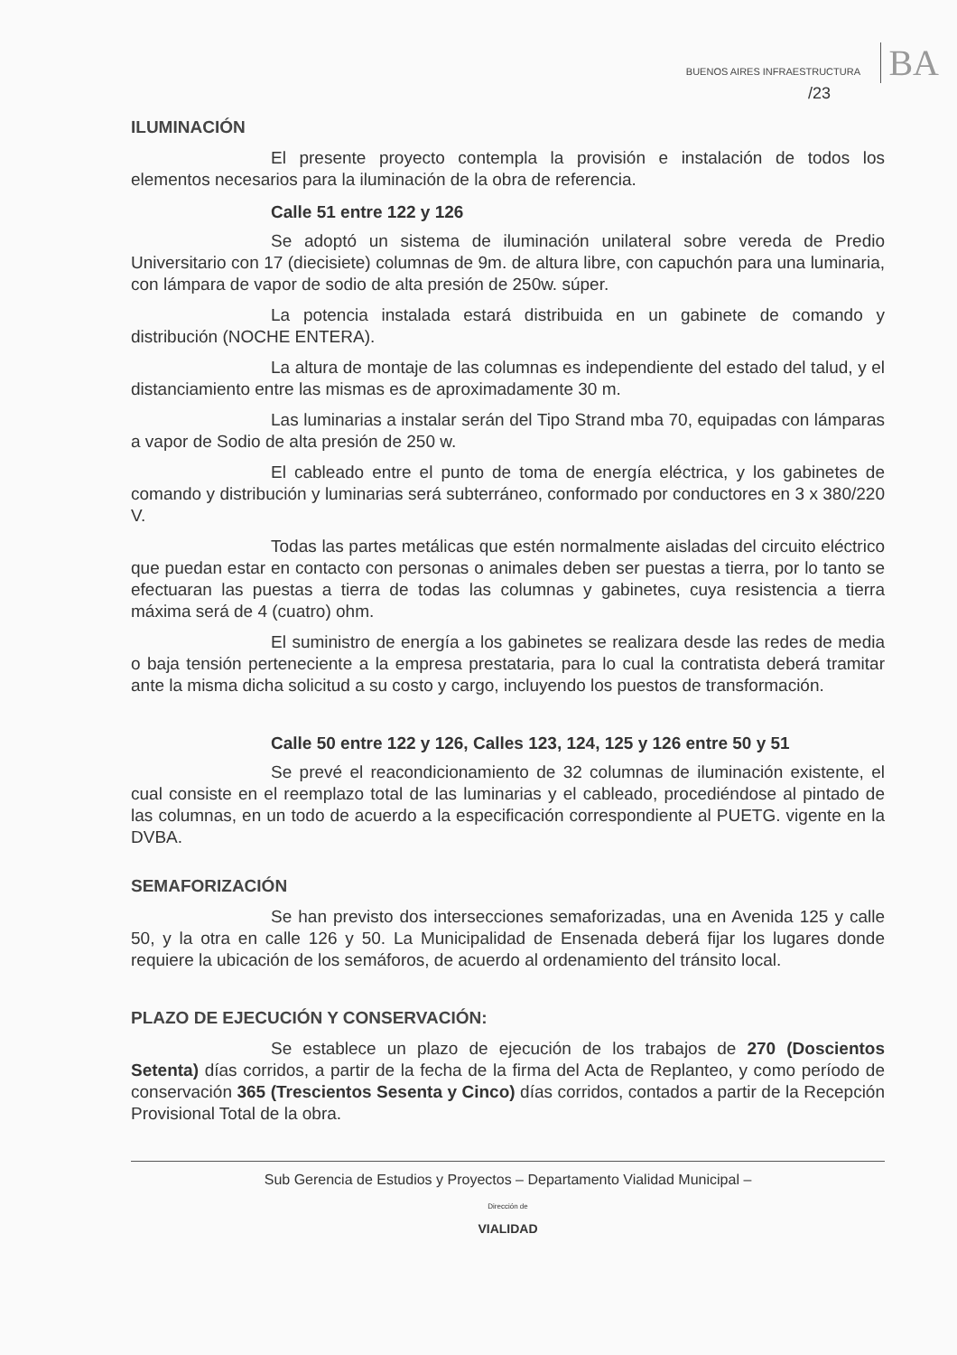BUENOS AIRES INFRAESTRUCTURA BA
/23
ILUMINACIÓN
El presente proyecto contempla la provisión e instalación de todos los elementos necesarios para la iluminación de la obra de referencia.
Calle 51 entre 122 y 126
Se adoptó un sistema de iluminación unilateral sobre vereda de Predio Universitario con 17 (diecisiete) columnas de 9m. de altura libre, con capuchón para una luminaria, con lámpara de vapor de sodio de alta presión de 250w. súper.
La potencia instalada estará distribuida en un gabinete de comando y distribución (NOCHE ENTERA).
La altura de montaje de las columnas es independiente del estado del talud, y el distanciamiento entre las mismas es de aproximadamente 30 m.
Las luminarias a instalar serán del Tipo Strand mba 70, equipadas con lámparas a vapor de Sodio de alta presión de 250 w.
El cableado entre el punto de toma de energía eléctrica, y los gabinetes de comando y distribución y luminarias será subterráneo, conformado por conductores en 3 x 380/220 V.
Todas las partes metálicas que estén normalmente aisladas del circuito eléctrico que puedan estar en contacto con personas o animales deben ser puestas a tierra, por lo tanto se efectuaran las puestas a tierra de todas las columnas y gabinetes, cuya resistencia a tierra máxima será de 4 (cuatro) ohm.
El suministro de energía a los gabinetes se realizara desde las redes de media o baja tensión perteneciente a la empresa prestataria, para lo cual la contratista deberá tramitar ante la misma dicha solicitud a su costo y cargo, incluyendo los puestos de transformación.
Calle 50 entre 122 y 126, Calles 123, 124, 125 y 126 entre 50 y 51
Se prevé el reacondicionamiento de 32 columnas de iluminación existente, el cual consiste en el reemplazo total de las luminarias y el cableado, procediéndose al pintado de las columnas, en un todo de acuerdo a la especificación correspondiente al PUETG. vigente en la DVBA.
SEMAFORIZACIÓN
Se han previsto dos intersecciones semaforizadas, una en Avenida 125 y calle 50, y la otra en calle 126 y 50. La Municipalidad de Ensenada deberá fijar los lugares donde requiere la ubicación de los semáforos, de acuerdo al ordenamiento del tránsito local.
PLAZO DE EJECUCIÓN Y CONSERVACIÓN:
Se establece un plazo de ejecución de los trabajos de 270 (Doscientos Setenta) días corridos, a partir de la fecha de la firma del Acta de Replanteo, y como período de conservación 365 (Trescientos Sesenta y Cinco) días corridos, contados a partir de la Recepción Provisional Total de la obra.
Sub Gerencia de Estudios y Proyectos – Departamento Vialidad Municipal –
Dirección de
VIALIDAD